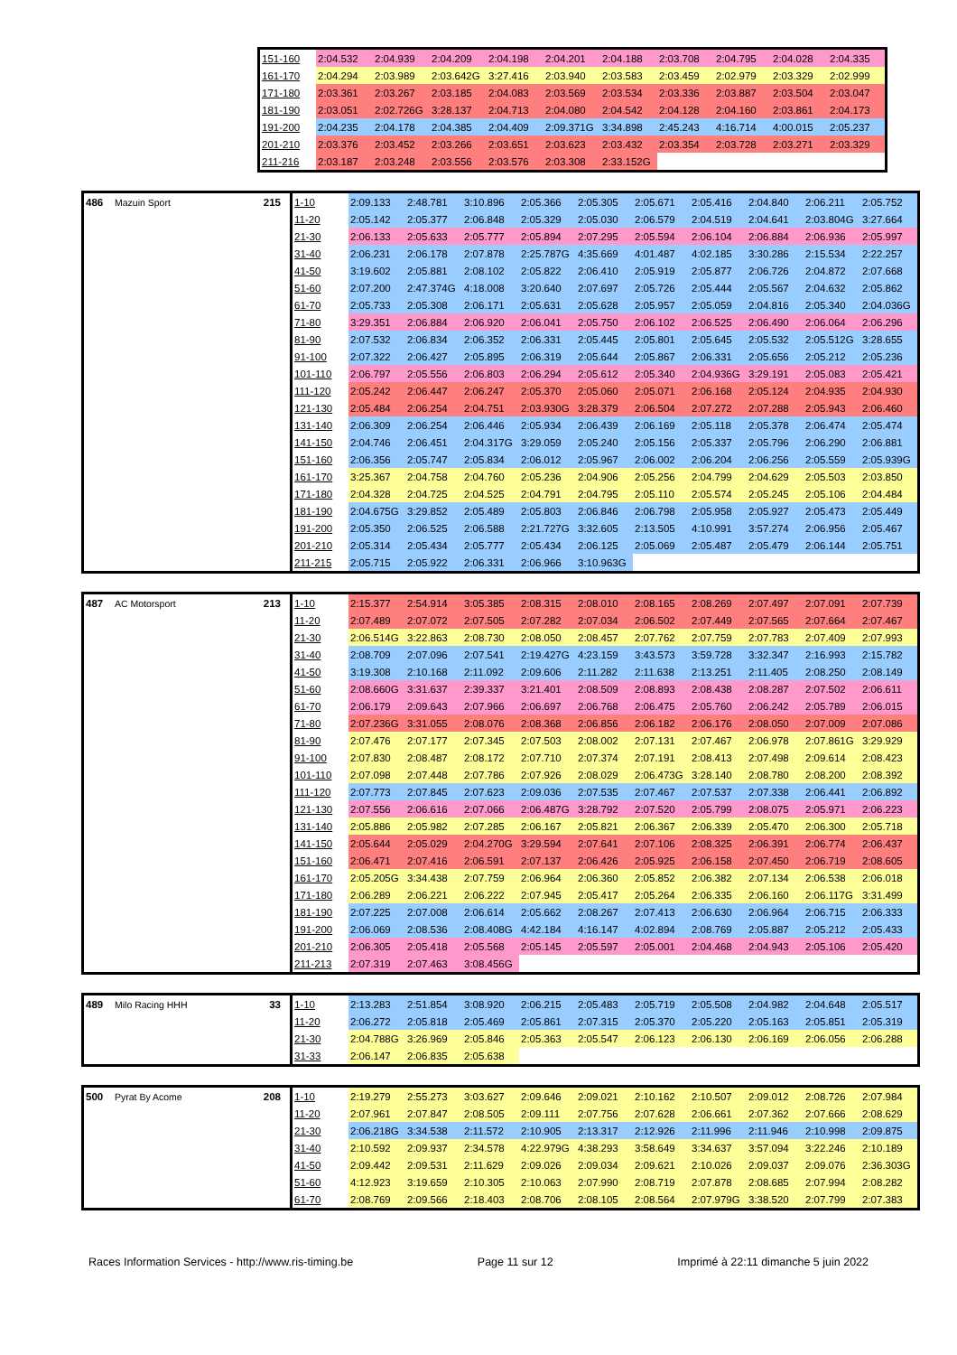| 151-160 | 2:04.532 | 2:04.939 | 2:04.209 | 2:04.198 | 2:04.201 | 2:04.188 | 2:03.708 | 2:04.795 | 2:04.028 | 2:04.335 |
| 161-170 | 2:04.294 | 2:03.989 | 2:03.642G | 3:27.416 | 2:03.940 | 2:03.583 | 2:03.459 | 2:02.979 | 2:03.329 | 2:02.999 |
| 171-180 | 2:03.361 | 2:03.267 | 2:03.185 | 2:04.083 | 2:03.569 | 2:03.534 | 2:03.336 | 2:03.887 | 2:03.504 | 2:03.047 |
| 181-190 | 2:03.051 | 2:02.726G | 3:28.137 | 2:04.713 | 2:04.080 | 2:04.542 | 2:04.128 | 2:04.160 | 2:03.861 | 2:04.173 |
| 191-200 | 2:04.235 | 2:04.178 | 2:04.385 | 2:04.409 | 2:09.371G | 3:34.898 | 2:45.243 | 4:16.714 | 4:00.015 | 2:05.237 |
| 201-210 | 2:03.376 | 2:03.452 | 2:03.266 | 2:03.651 | 2:03.623 | 2:03.432 | 2:03.354 | 2:03.728 | 2:03.271 | 2:03.329 |
| 211-216 | 2:03.187 | 2:03.248 | 2:03.556 | 2:03.576 | 2:03.308 | 2:33.152G | | | | |
| 486 | Mazuin Sport | 215 | 1-10 | 2:09.133 | 2:48.781 | 3:10.896 | 2:05.366 | 2:05.305 | 2:05.671 | 2:05.416 | 2:04.840 | 2:06.211 | 2:05.752 |
| | | | 11-20 | 2:05.142 | 2:05.377 | 2:06.848 | 2:05.329 | 2:05.030 | 2:06.579 | 2:04.519 | 2:04.641 | 2:03.804G | 3:27.664 |
| | | | 21-30 | 2:06.133 | 2:05.633 | 2:05.777 | 2:05.894 | 2:07.295 | 2:05.594 | 2:06.104 | 2:06.884 | 2:06.936 | 2:05.997 |
| | | | 31-40 | 2:06.231 | 2:06.178 | 2:07.878 | 2:25.787G | 4:35.669 | 4:01.487 | 4:02.185 | 3:30.286 | 2:15.534 | 2:22.257 |
| | | | 41-50 | 3:19.602 | 2:05.881 | 2:08.102 | 2:05.822 | 2:06.410 | 2:05.919 | 2:05.877 | 2:06.726 | 2:04.872 | 2:07.668 |
| | | | 51-60 | 2:07.200 | 2:47.374G | 4:18.008 | 3:20.640 | 2:07.697 | 2:05.726 | 2:05.444 | 2:05.567 | 2:04.632 | 2:05.862 |
| | | | 61-70 | 2:05.733 | 2:05.308 | 2:06.171 | 2:05.631 | 2:05.628 | 2:05.957 | 2:05.059 | 2:04.816 | 2:05.340 | 2:04.036G |
| | | | 71-80 | 3:29.351 | 2:06.884 | 2:06.920 | 2:06.041 | 2:05.750 | 2:06.102 | 2:06.525 | 2:06.490 | 2:06.064 | 2:06.296 |
| | | | 81-90 | 2:07.532 | 2:06.834 | 2:06.352 | 2:06.331 | 2:05.445 | 2:05.801 | 2:05.645 | 2:05.532 | 2:05.512G | 3:28.655 |
| | | | 91-100 | 2:07.322 | 2:06.427 | 2:05.895 | 2:06.319 | 2:05.644 | 2:05.867 | 2:06.331 | 2:05.656 | 2:05.212 | 2:05.236 |
| | | | 101-110 | 2:06.797 | 2:05.556 | 2:06.803 | 2:06.294 | 2:05.612 | 2:05.340 | 2:04.936G | 3:29.191 | 2:05.083 | 2:05.421 |
| | | | 111-120 | 2:05.242 | 2:06.447 | 2:06.247 | 2:05.370 | 2:05.060 | 2:05.071 | 2:06.168 | 2:05.124 | 2:04.935 | 2:04.930 |
| | | | 121-130 | 2:05.484 | 2:06.254 | 2:04.751 | 2:03.930G | 3:28.379 | 2:06.504 | 2:07.272 | 2:07.288 | 2:05.943 | 2:06.460 |
| | | | 131-140 | 2:06.309 | 2:06.254 | 2:06.446 | 2:05.934 | 2:06.439 | 2:06.169 | 2:05.118 | 2:05.378 | 2:06.474 | 2:05.474 |
| | | | 141-150 | 2:04.746 | 2:06.451 | 2:04.317G | 3:29.059 | 2:05.240 | 2:05.156 | 2:05.337 | 2:05.796 | 2:06.290 | 2:06.881 |
| | | | 151-160 | 2:06.356 | 2:05.747 | 2:05.834 | 2:06.012 | 2:05.967 | 2:06.002 | 2:06.204 | 2:06.256 | 2:05.559 | 2:05.939G |
| | | | 161-170 | 3:25.367 | 2:04.758 | 2:04.760 | 2:05.236 | 2:04.906 | 2:05.256 | 2:04.799 | 2:04.629 | 2:05.503 | 2:03.850 |
| | | | 171-180 | 2:04.328 | 2:04.725 | 2:04.525 | 2:04.791 | 2:04.795 | 2:05.110 | 2:05.574 | 2:05.245 | 2:05.106 | 2:04.484 |
| | | | 181-190 | 2:04.675G | 3:29.852 | 2:05.489 | 2:05.803 | 2:06.846 | 2:06.798 | 2:05.958 | 2:05.927 | 2:05.473 | 2:05.449 |
| | | | 191-200 | 2:05.350 | 2:06.525 | 2:06.588 | 2:21.727G | 3:32.605 | 2:13.505 | 4:10.991 | 3:57.274 | 2:06.956 | 2:05.467 |
| | | | 201-210 | 2:05.314 | 2:05.434 | 2:05.777 | 2:05.434 | 2:06.125 | 2:05.069 | 2:05.487 | 2:05.479 | 2:06.144 | 2:05.751 |
| | | | 211-215 | 2:05.715 | 2:05.922 | 2:06.331 | 2:06.966 | 3:10.963G | | | | | |
| 487 | AC Motorsport | 213 | 1-10 | 2:15.377 | 2:54.914 | 3:05.385 | 2:08.315 | 2:08.010 | 2:08.165 | 2:08.269 | 2:07.497 | 2:07.091 | 2:07.739 |
| | | | 11-20 | 2:07.489 | 2:07.072 | 2:07.505 | 2:07.282 | 2:07.034 | 2:06.502 | 2:07.449 | 2:07.565 | 2:07.664 | 2:07.467 |
| | | | 21-30 | 2:06.514G | 3:22.863 | 2:08.730 | 2:08.050 | 2:08.457 | 2:07.762 | 2:07.759 | 2:07.783 | 2:07.409 | 2:07.993 |
| | | | 31-40 | 2:08.709 | 2:07.096 | 2:07.541 | 2:19.427G | 4:23.159 | 3:43.573 | 3:59.728 | 3:32.347 | 2:16.993 | 2:15.782 |
| | | | 41-50 | 3:19.308 | 2:10.168 | 2:11.092 | 2:09.606 | 2:11.282 | 2:11.638 | 2:13.251 | 2:11.405 | 2:08.250 | 2:08.149 |
| | | | 51-60 | 2:08.660G | 3:31.637 | 2:39.337 | 3:21.401 | 2:08.509 | 2:08.893 | 2:08.438 | 2:08.287 | 2:07.502 | 2:06.611 |
| | | | 61-70 | 2:06.179 | 2:09.643 | 2:07.966 | 2:06.697 | 2:06.768 | 2:06.475 | 2:05.760 | 2:06.242 | 2:05.789 | 2:06.015 |
| | | | 71-80 | 2:07.236G | 3:31.055 | 2:08.076 | 2:08.368 | 2:06.856 | 2:06.182 | 2:06.176 | 2:08.050 | 2:07.009 | 2:07.086 |
| | | | 81-90 | 2:07.476 | 2:07.177 | 2:07.345 | 2:07.503 | 2:08.002 | 2:07.131 | 2:07.467 | 2:06.978 | 2:07.861G | 3:29.929 |
| | | | 91-100 | 2:07.830 | 2:08.487 | 2:08.172 | 2:07.710 | 2:07.374 | 2:07.191 | 2:08.413 | 2:07.498 | 2:09.614 | 2:08.423 |
| | | | 101-110 | 2:07.098 | 2:07.448 | 2:07.786 | 2:07.926 | 2:08.029 | 2:06.473G | 3:28.140 | 2:08.780 | 2:08.200 | 2:08.392 |
| | | | 111-120 | 2:07.773 | 2:07.845 | 2:07.623 | 2:09.036 | 2:07.535 | 2:07.467 | 2:07.537 | 2:07.338 | 2:06.441 | 2:06.892 |
| | | | 121-130 | 2:07.556 | 2:06.616 | 2:07.066 | 2:06.487G | 3:28.792 | 2:07.520 | 2:05.799 | 2:08.075 | 2:05.971 | 2:06.223 |
| | | | 131-140 | 2:05.886 | 2:05.982 | 2:07.285 | 2:06.167 | 2:05.821 | 2:06.367 | 2:06.339 | 2:05.470 | 2:06.300 | 2:05.718 |
| | | | 141-150 | 2:05.644 | 2:05.029 | 2:04.270G | 3:29.594 | 2:07.641 | 2:07.106 | 2:08.325 | 2:06.391 | 2:06.774 | 2:06.437 |
| | | | 151-160 | 2:06.471 | 2:07.416 | 2:06.591 | 2:07.137 | 2:06.426 | 2:05.925 | 2:06.158 | 2:07.450 | 2:06.719 | 2:08.605 |
| | | | 161-170 | 2:05.205G | 3:34.438 | 2:07.759 | 2:06.964 | 2:06.360 | 2:05.852 | 2:06.382 | 2:07.134 | 2:06.538 | 2:06.018 |
| | | | 171-180 | 2:06.289 | 2:06.221 | 2:06.222 | 2:07.945 | 2:05.417 | 2:05.264 | 2:06.335 | 2:06.160 | 2:06.117G | 3:31.499 |
| | | | 181-190 | 2:07.225 | 2:07.008 | 2:06.614 | 2:05.662 | 2:08.267 | 2:07.413 | 2:06.630 | 2:06.964 | 2:06.715 | 2:06.333 |
| | | | 191-200 | 2:06.069 | 2:08.536 | 2:08.408G | 4:42.184 | 4:16.147 | 4:02.894 | 2:08.769 | 2:05.887 | 2:05.212 | 2:05.433 |
| | | | 201-210 | 2:06.305 | 2:05.418 | 2:05.568 | 2:05.145 | 2:05.597 | 2:05.001 | 2:04.468 | 2:04.943 | 2:05.106 | 2:05.420 |
| | | | 211-213 | 2:07.319 | 2:07.463 | 3:08.456G | | | | | | | |
| 489 | Milo Racing HHH | 33 | 1-10 | 2:13.283 | 2:51.854 | 3:08.920 | 2:06.215 | 2:05.483 | 2:05.719 | 2:05.508 | 2:04.982 | 2:04.648 | 2:05.517 |
| | | | 11-20 | 2:06.272 | 2:05.818 | 2:05.469 | 2:05.861 | 2:07.315 | 2:05.370 | 2:05.220 | 2:05.163 | 2:05.851 | 2:05.319 |
| | | | 21-30 | 2:04.788G | 3:26.969 | 2:05.846 | 2:05.363 | 2:05.547 | 2:06.123 | 2:06.130 | 2:06.169 | 2:06.056 | 2:06.288 |
| | | | 31-33 | 2:06.147 | 2:06.835 | 2:05.638 | | | | | | | |
| 500 | Pyrat By Acome | 208 | 1-10 | 2:19.279 | 2:55.273 | 3:03.627 | 2:09.646 | 2:09.021 | 2:10.162 | 2:10.507 | 2:09.012 | 2:08.726 | 2:07.984 |
| | | | 11-20 | 2:07.961 | 2:07.847 | 2:08.505 | 2:09.111 | 2:07.756 | 2:07.628 | 2:06.661 | 2:07.362 | 2:07.666 | 2:08.629 |
| | | | 21-30 | 2:06.218G | 3:34.538 | 2:11.572 | 2:10.905 | 2:13.317 | 2:12.926 | 2:11.996 | 2:11.946 | 2:10.998 | 2:09.875 |
| | | | 31-40 | 2:10.592 | 2:09.937 | 2:34.578 | 4:22.979G | 4:38.293 | 3:58.649 | 3:34.637 | 3:57.094 | 3:22.246 | 2:10.189 |
| | | | 41-50 | 2:09.442 | 2:09.531 | 2:11.629 | 2:09.026 | 2:09.034 | 2:09.621 | 2:10.026 | 2:09.037 | 2:09.076 | 2:36.303G |
| | | | 51-60 | 4:12.923 | 3:19.659 | 2:10.305 | 2:10.063 | 2:07.990 | 2:08.719 | 2:07.878 | 2:08.685 | 2:07.994 | 2:08.282 |
| | | | 61-70 | 2:08.769 | 2:09.566 | 2:18.403 | 2:08.706 | 2:08.105 | 2:08.564 | 2:07.979G | 3:38.520 | 2:07.799 | 2:07.383 |
Races Information Services - http://www.ris-timing.be Page 11 sur 12 Imprimé à 22:11 dimanche 5 juin 2022